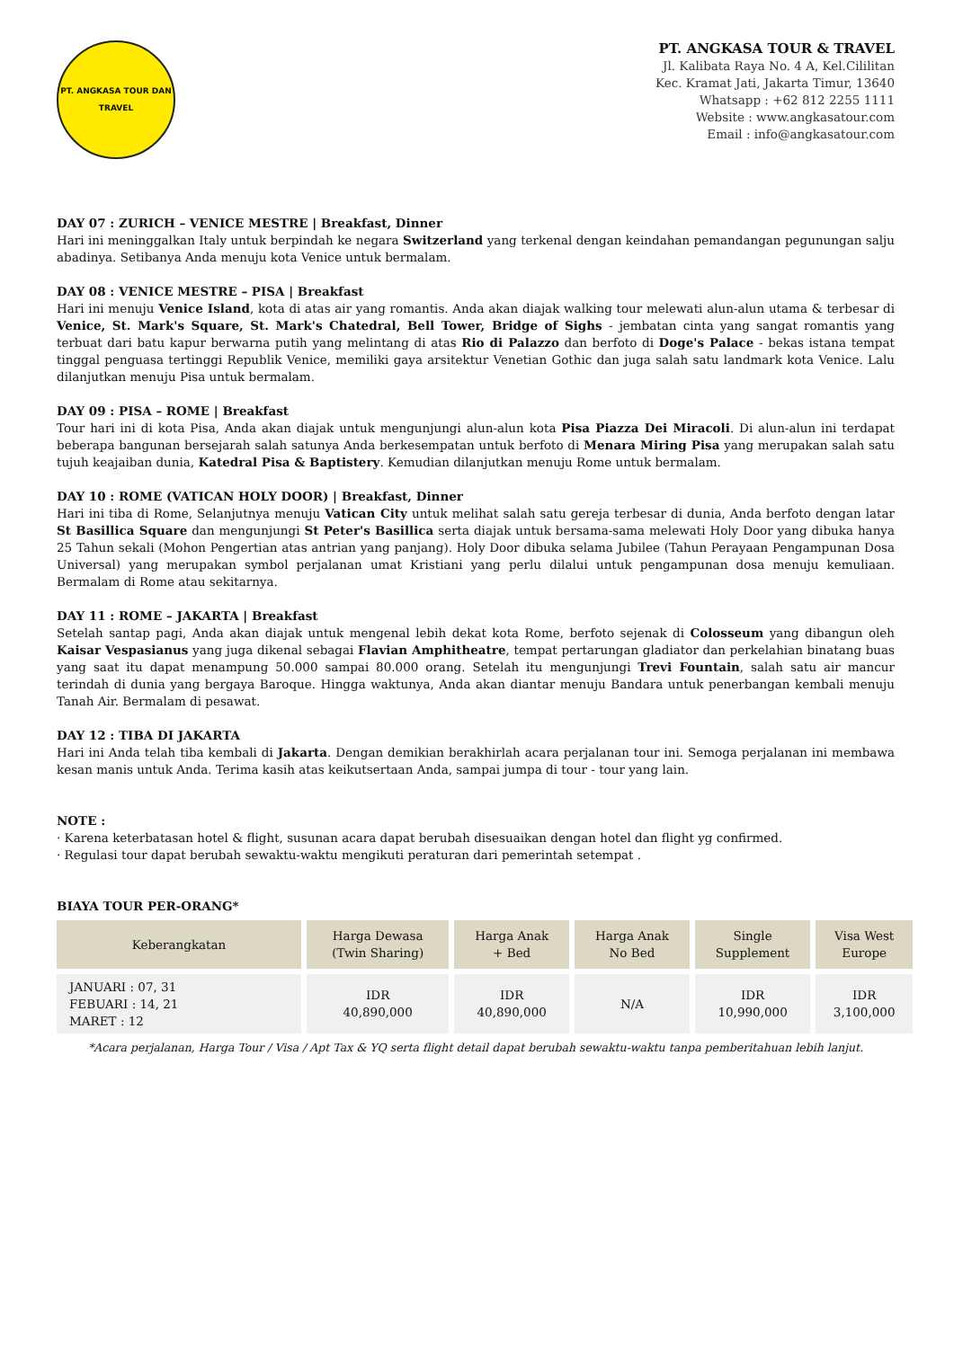PT. ANGKASA TOUR DAN TRAVEL
PT. ANGKASA TOUR & TRAVEL
Jl. Kalibata Raya No. 4 A, Kel.Cililitan
Kec. Kramat Jati, Jakarta Timur, 13640
Whatsapp : +62 812 2255 1111
Website : www.angkasatour.com
Email : info@angkasatour.com
DAY 07 : ZURICH – VENICE MESTRE | Breakfast, Dinner
Hari ini meninggalkan Italy untuk berpindah ke negara Switzerland yang terkenal dengan keindahan pemandangan pegunungan salju abadinya. Setibanya Anda menuju kota Venice untuk bermalam.
DAY 08 : VENICE MESTRE – PISA | Breakfast
Hari ini menuju Venice Island, kota di atas air yang romantis. Anda akan diajak walking tour melewati alun-alun utama & terbesar di Venice, St. Mark's Square, St. Mark's Chatedral, Bell Tower, Bridge of Sighs - jembatan cinta yang sangat romantis yang terbuat dari batu kapur berwarna putih yang melintang di atas Rio di Palazzo dan berfoto di Doge's Palace - bekas istana tempat tinggal penguasa tertinggi Republik Venice, memiliki gaya arsitektur Venetian Gothic dan juga salah satu landmark kota Venice. Lalu dilanjutkan menuju Pisa untuk bermalam.
DAY 09 : PISA – ROME | Breakfast
Tour hari ini di kota Pisa, Anda akan diajak untuk mengunjungi alun-alun kota Pisa Piazza Dei Miracoli. Di alun-alun ini terdapat beberapa bangunan bersejarah salah satunya Anda berkesempatan untuk berfoto di Menara Miring Pisa yang merupakan salah satu tujuh keajaiban dunia, Katedral Pisa & Baptistery. Kemudian dilanjutkan menuju Rome untuk bermalam.
DAY 10 : ROME (VATICAN HOLY DOOR) | Breakfast, Dinner
Hari ini tiba di Rome, Selanjutnya menuju Vatican City untuk melihat salah satu gereja terbesar di dunia, Anda berfoto dengan latar St Basillica Square dan mengunjungi St Peter's Basillica serta diajak untuk bersama-sama melewati Holy Door yang dibuka hanya 25 Tahun sekali (Mohon Pengertian atas antrian yang panjang). Holy Door dibuka selama Jubilee (Tahun Perayaan Pengampunan Dosa Universal) yang merupakan symbol perjalanan umat Kristiani yang perlu dilalui untuk pengampunan dosa menuju kemuliaan. Bermalam di Rome atau sekitarnya.
DAY 11 : ROME – JAKARTA | Breakfast
Setelah santap pagi, Anda akan diajak untuk mengenal lebih dekat kota Rome, berfoto sejenak di Colosseum yang dibangun oleh Kaisar Vespasianus yang juga dikenal sebagai Flavian Amphitheatre, tempat pertarungan gladiator dan perkelahian binatang buas yang saat itu dapat menampung 50.000 sampai 80.000 orang. Setelah itu mengunjungi Trevi Fountain, salah satu air mancur terindah di dunia yang bergaya Baroque. Hingga waktunya, Anda akan diantar menuju Bandara untuk penerbangan kembali menuju Tanah Air. Bermalam di pesawat.
DAY 12 : TIBA DI JAKARTA
Hari ini Anda telah tiba kembali di Jakarta. Dengan demikian berakhirlah acara perjalanan tour ini. Semoga perjalanan ini membawa kesan manis untuk Anda. Terima kasih atas keikutsertaan Anda, sampai jumpa di tour - tour yang lain.
NOTE :
· Karena keterbatasan hotel & flight, susunan acara dapat berubah disesuaikan dengan hotel dan flight yg confirmed.
· Regulasi tour dapat berubah sewaktu-waktu mengikuti peraturan dari pemerintah setempat .
BIAYA TOUR PER-ORANG*
| Keberangkatan | Harga Dewasa (Twin Sharing) | Harga Anak + Bed | Harga Anak No Bed | Single Supplement | Visa West Europe |
| --- | --- | --- | --- | --- | --- |
| JANUARI : 07, 31 FEBUARI : 14, 21 MARET : 12 | IDR 40,890,000 | IDR 40,890,000 | N/A | IDR 10,990,000 | IDR 3,100,000 |
*Acara perjalanan, Harga Tour / Visa / Apt Tax & YQ serta flight detail dapat berubah sewaktu-waktu tanpa pemberitahuan lebih lanjut.